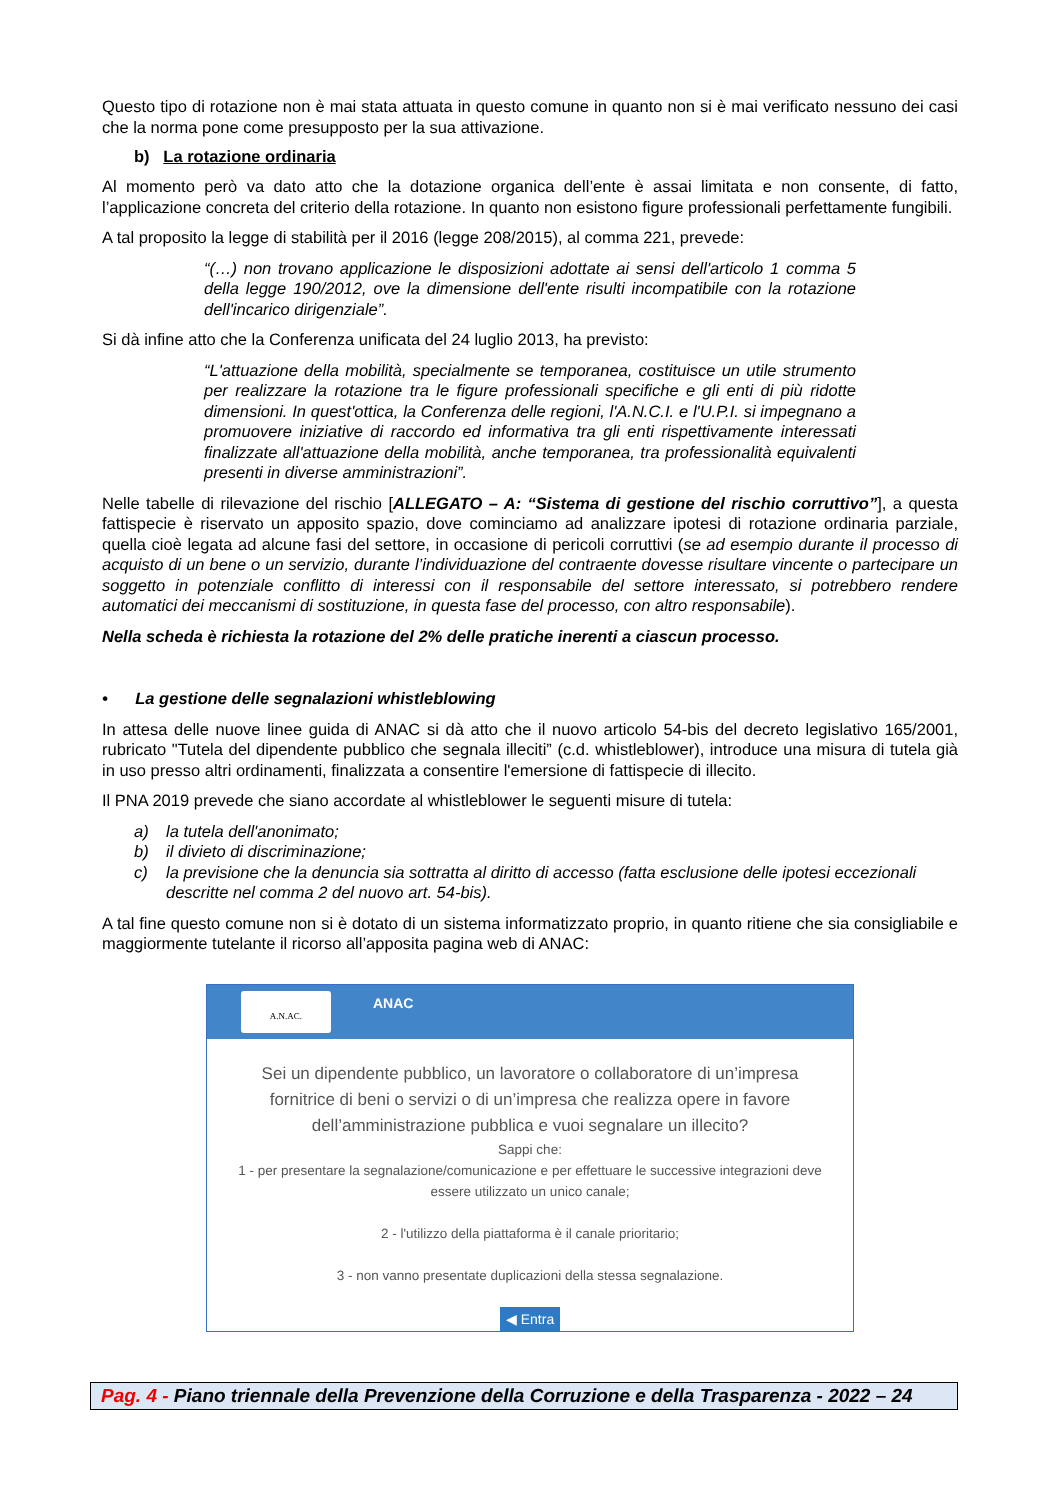Questo tipo di rotazione non è mai stata attuata in questo comune in quanto non si è mai verificato nessuno dei casi che la norma pone come presupposto per la sua attivazione.
b) La rotazione ordinaria
Al momento però va dato atto che la dotazione organica dell’ente è assai limitata e non consente, di fatto, l’applicazione concreta del criterio della rotazione. In quanto non esistono figure professionali perfettamente fungibili.
A tal proposito la legge di stabilità per il 2016 (legge 208/2015), al comma 221, prevede:
“(…) non trovano applicazione le disposizioni adottate ai sensi dell'articolo 1 comma 5 della legge 190/2012, ove la dimensione dell'ente risulti incompatibile con la rotazione dell'incarico dirigenziale”.
Si dà infine atto che la Conferenza unificata del 24 luglio 2013, ha previsto:
“L'attuazione della mobilità, specialmente se temporanea, costituisce un utile strumento per realizzare la rotazione tra le figure professionali specifiche e gli enti di più ridotte dimensioni. In quest'ottica, la Conferenza delle regioni, l'A.N.C.I. e l'U.P.I. si impegnano a promuovere iniziative di raccordo ed informativa tra gli enti rispettivamente interessati finalizzate all'attuazione della mobilità, anche temporanea, tra professionalità equivalenti presenti in diverse amministrazioni”.
Nelle tabelle di rilevazione del rischio [ALLEGATO – A: “Sistema di gestione del rischio corruttivo”], a questa fattispecie è riservato un apposito spazio, dove cominciamo ad analizzare ipotesi di rotazione ordinaria parziale, quella cioè legata ad alcune fasi del settore, in occasione di pericoli corruttivi (se ad esempio durante il processo di acquisto di un bene o un servizio, durante l’individuazione del contraente dovesse risultare vincente o partecipare un soggetto in potenziale conflitto di interessi con il responsabile del settore interessato, si potrebbero rendere automatici dei meccanismi di sostituzione, in questa fase del processo, con altro responsabile).
Nella scheda è richiesta la rotazione del 2% delle pratiche inerenti a ciascun processo.
• La gestione delle segnalazioni whistleblowing
In attesa delle nuove linee guida di ANAC si dà atto che il nuovo articolo 54-bis del decreto legislativo 165/2001, rubricato "Tutela del dipendente pubblico che segnala illeciti” (c.d. whistleblower), introduce una misura di tutela già in uso presso altri ordinamenti, finalizzata a consentire l'emersione di fattispecie di illecito.
Il PNA 2019 prevede che siano accordate al whistleblower le seguenti misure di tutela:
a) la tutela dell'anonimato;
b) il divieto di discriminazione;
c) la previsione che la denuncia sia sottratta al diritto di accesso (fatta esclusione delle ipotesi eccezionali descritte nel comma 2 del nuovo art. 54-bis).
A tal fine questo comune non si è dotato di un sistema informatizzato proprio, in quanto ritiene che sia consigliabile e maggiormente tutelante il ricorso all’apposita pagina web di ANAC:
A.N.AC.
ANAC
Sei un dipendente pubblico, un lavoratore o collaboratore di un’impresa fornitrice di beni o servizi o di un’impresa che realizza opere in favore dell’amministrazione pubblica e vuoi segnalare un illecito?
Sappi che:
1 - per presentare la segnalazione/comunicazione e per effettuare le successive integrazioni deve essere utilizzato un unico canale;
2 - l'utilizzo della piattaforma è il canale prioritario;
3 - non vanno presentate duplicazioni della stessa segnalazione.
◀ Entra
Pag. 4 - Piano triennale della Prevenzione della Corruzione e della Trasparenza - 2022 – 24